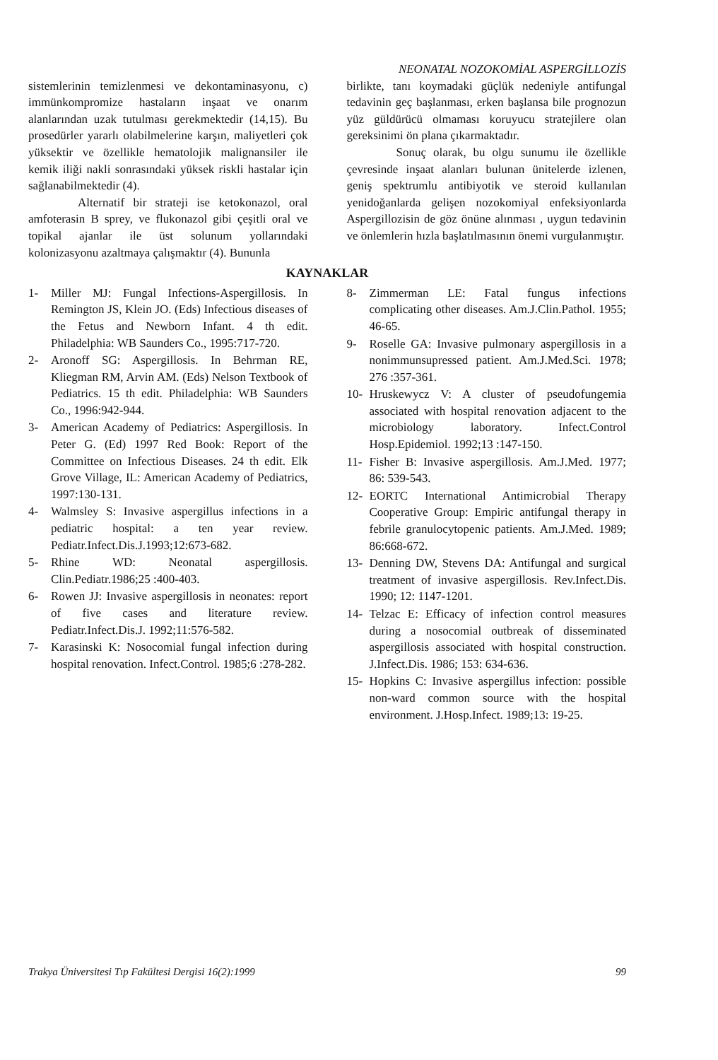NEONATAL NOZOKOMİAL ASPERGİLLOZİS
sistemlerinin temizlenmesi ve dekontaminasyonu, c) immünkompromize hastaların inşaat ve onarım alanlarından uzak tutulması gerekmektedir (14,15). Bu prosedürler yararlı olabilmelerine karşın, maliyetleri çok yüksektir ve özellikle hematolojik malignansiler ile kemik iliği nakli sonrasındaki yüksek riskli hastalar için sağlanabilmektedir (4).
Alternatif bir strateji ise ketokonazol, oral amfoterasin B sprey, ve flukonazol gibi çeşitli oral ve topikal ajanlar ile üst solunum yollarındaki kolonizasyonu azaltmaya çalışmaktır (4). Bununla
birlikte, tanı koymadaki güçlük nedeniyle antifungal tedavinin geç başlanması, erken başlansa bile prognozun yüz güldürücü olmaması koruyucu stratejilere olan gereksinimi ön plana çıkarmaktadır.
Sonuç olarak, bu olgu sunumu ile özellikle çevresinde inşaat alanları bulunan ünitelerde izlenen, geniş spektrumlu antibiyotik ve steroid kullanılan yenidoğanlarda gelişen nozokomiyal enfeksiyonlarda Aspergillozisin de göz önüne alınması , uygun tedavinin ve önlemlerin hızla başlatılmasının önemi vurgulanmıştır.
KAYNAKLAR
1- Miller MJ: Fungal Infections-Aspergillosis. In Remington JS, Klein JO. (Eds) Infectious diseases of the Fetus and Newborn Infant. 4 th edit. Philadelphia: WB Saunders Co., 1995:717-720.
2- Aronoff SG: Aspergillosis. In Behrman RE, Kliegman RM, Arvin AM. (Eds) Nelson Textbook of Pediatrics. 15 th edit. Philadelphia: WB Saunders Co., 1996:942-944.
3- American Academy of Pediatrics: Aspergillosis. In Peter G. (Ed) 1997 Red Book: Report of the Committee on Infectious Diseases. 24 th edit. Elk Grove Village, IL: American Academy of Pediatrics, 1997:130-131.
4- Walmsley S: Invasive aspergillus infections in a pediatric hospital: a ten year review. Pediatr.Infect.Dis.J.1993;12:673-682.
5- Rhine WD: Neonatal aspergillosis. Clin.Pediatr.1986;25 :400-403.
6- Rowen JJ: Invasive aspergillosis in neonates: report of five cases and literature review. Pediatr.Infect.Dis.J. 1992;11:576-582.
7- Karasinski K: Nosocomial fungal infection during hospital renovation. Infect.Control. 1985;6 :278-282.
8- Zimmerman LE: Fatal fungus infections complicating other diseases. Am.J.Clin.Pathol. 1955; 46-65.
9- Roselle GA: Invasive pulmonary aspergillosis in a nonimmunsupressed patient. Am.J.Med.Sci. 1978; 276 :357-361.
10- Hruskewycz V: A cluster of pseudofungemia associated with hospital renovation adjacent to the microbiology laboratory. Infect.Control Hosp.Epidemiol. 1992;13 :147-150.
11- Fisher B: Invasive aspergillosis. Am.J.Med. 1977; 86: 539-543.
12- EORTC International Antimicrobial Therapy Cooperative Group: Empiric antifungal therapy in febrile granulocytopenic patients. Am.J.Med. 1989; 86:668-672.
13- Denning DW, Stevens DA: Antifungal and surgical treatment of invasive aspergillosis. Rev.Infect.Dis. 1990; 12: 1147-1201.
14- Telzac E: Efficacy of infection control measures during a nosocomial outbreak of disseminated aspergillosis associated with hospital construction. J.Infect.Dis. 1986; 153: 634-636.
15- Hopkins C: Invasive aspergillus infection: possible non-ward common source with the hospital environment. J.Hosp.Infect. 1989;13: 19-25.
Trakya Üniversitesi Tıp Fakültesi Dergisi 16(2):1999 99